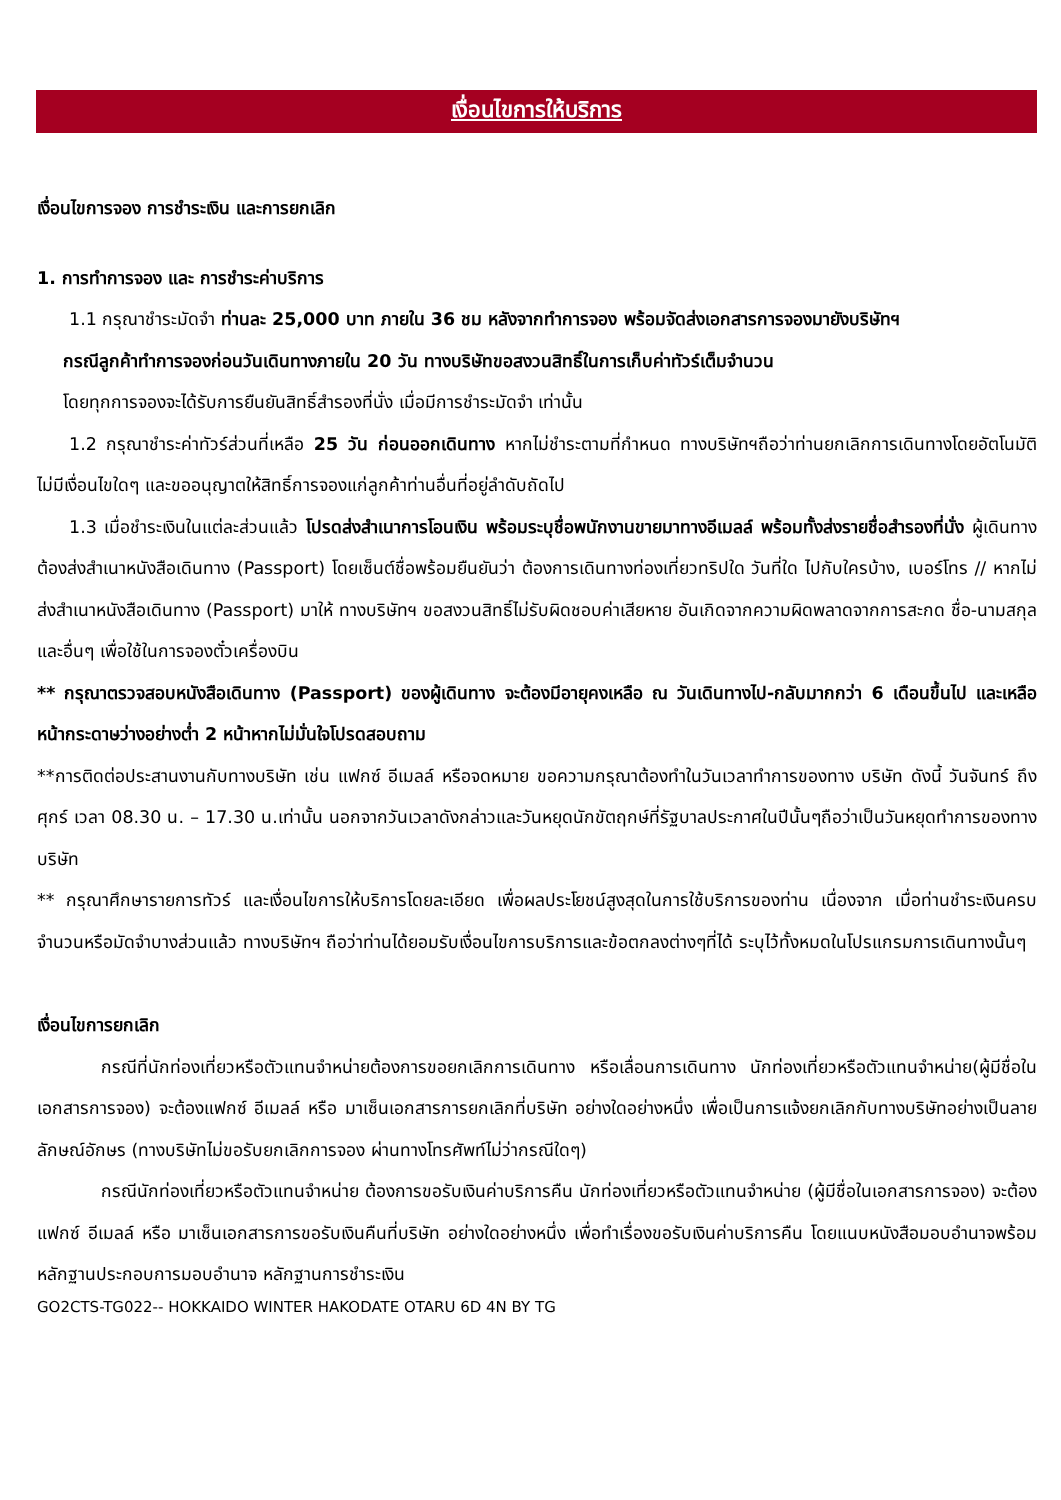เงื่อนไขการให้บริการ
เงื่อนไขการจอง การชำระเงิน และการยกเลิก
1. การทำการจอง และ การชำระค่าบริการ
1.1 กรุณาชำระมัดจำ ท่านละ 25,000 บาท ภายใน 36 ชม หลังจากทำการจอง พร้อมจัดส่งเอกสารการจองมายังบริษัทฯ
กรณีลูกค้าทำการจองก่อนวันเดินทางภายใน 20 วัน ทางบริษัทขอสงวนสิทธิ์ในการเก็บค่าทัวร์เต็มจำนวน
โดยทุกการจองจะได้รับการยืนยันสิทธิ์สำรองที่นั่ง เมื่อมีการชำระมัดจำ เท่านั้น
1.2 กรุณาชำระค่าทัวร์ส่วนที่เหลือ 25 วัน ก่อนออกเดินทาง หากไม่ชำระตามที่กำหนด ทางบริษัทฯถือว่าท่านยกเลิกการเดินทางโดยอัตโนมัติ ไม่มีเงื่อนไขใดๆ และขออนุญาตให้สิทธิ์การจองแก่ลูกค้าท่านอื่นที่อยู่ลำดับถัดไป
1.3 เมื่อชำระเงินในแต่ละส่วนแล้ว โปรดส่งสำเนาการโอนเงิน พร้อมระบุชื่อพนักงานขายมาทางอีเมลล์ พร้อมทั้งส่งรายชื่อสำรองที่นั่ง ผู้เดินทางต้องส่งสำเนาหนังสือเดินทาง (Passport) โดยเซ็นต์ชื่อพร้อมยืนยันว่า ต้องการเดินทางท่องเที่ยวทริปใด วันที่ใด ไปกับใครบ้าง, เบอร์โทร // หากไม่ส่งสำเนาหนังสือเดินทาง (Passport) มาให้ ทางบริษัทฯ ขอสงวนสิทธิ์ไม่รับผิดชอบค่าเสียหาย อันเกิดจากความผิดพลาดจากการสะกด ชื่อ-นามสกุล และอื่นๆ เพื่อใช้ในการจองตั๋วเครื่องบิน
** กรุณาตรวจสอบหนังสือเดินทาง (Passport) ของผู้เดินทาง จะต้องมีอายุคงเหลือ ณ วันเดินทางไป-กลับมากกว่า 6 เดือนขึ้นไป และเหลือหน้ากระดาษว่างอย่างต่ำ 2 หน้าหากไม่มั่นใจโปรดสอบถาม
**การติดต่อประสานงานกับทางบริษัท เช่น แฟกซ์ อีเมลล์ หรือจดหมาย ขอความกรุณาต้องทำในวันเวลาทำการของทาง บริษัท ดังนี้ วันจันทร์ ถึงศุกร์ เวลา 08.30 น. – 17.30 น.เท่านั้น นอกจากวันเวลาดังกล่าวและวันหยุดนักขัตฤกษ์ที่รัฐบาลประกาศในปีนั้นๆถือว่าเป็นวันหยุดทำการของทางบริษัท
** กรุณาศึกษารายการทัวร์ และเงื่อนไขการให้บริการโดยละเอียด เพื่อผลประโยชน์สูงสุดในการใช้บริการของท่าน เนื่องจาก เมื่อท่านชำระเงินครบจำนวนหรือมัดจำบางส่วนแล้ว ทางบริษัทฯ ถือว่าท่านได้ยอมรับเงื่อนไขการบริการและข้อตกลงต่างๆที่ได้ ระบุไว้ทั้งหมดในโปรแกรมการเดินทางนั้นๆ
เงื่อนไขการยกเลิก
กรณีที่นักท่องเที่ยวหรือตัวแทนจำหน่ายต้องการขอยกเลิกการเดินทาง หรือเลื่อนการเดินทาง นักท่องเที่ยวหรือตัวแทนจำหน่าย(ผู้มีชื่อในเอกสารการจอง) จะต้องแฟกซ์ อีเมลล์ หรือ มาเซ็นเอกสารการยกเลิกที่บริษัท อย่างใดอย่างหนึ่ง เพื่อเป็นการแจ้งยกเลิกกับทางบริษัทอย่างเป็นลายลักษณ์อักษร (ทางบริษัทไม่ขอรับยกเลิกการจอง ผ่านทางโทรศัพท์ไม่ว่ากรณีใดๆ)
กรณีนักท่องเที่ยวหรือตัวแทนจำหน่าย ต้องการขอรับเงินค่าบริการคืน นักท่องเที่ยวหรือตัวแทนจำหน่าย (ผู้มีชื่อในเอกสารการจอง) จะต้องแฟกซ์ อีเมลล์ หรือ มาเซ็นเอกสารการขอรับเงินคืนที่บริษัท อย่างใดอย่างหนึ่ง เพื่อทำเรื่องขอรับเงินค่าบริการคืน โดยแนบหนังสือมอบอำนาจพร้อมหลักฐานประกอบการมอบอำนาจ หลักฐานการชำระเงิน
GO2CTS-TG022-- HOKKAIDO WINTER HAKODATE OTARU 6D 4N BY TG